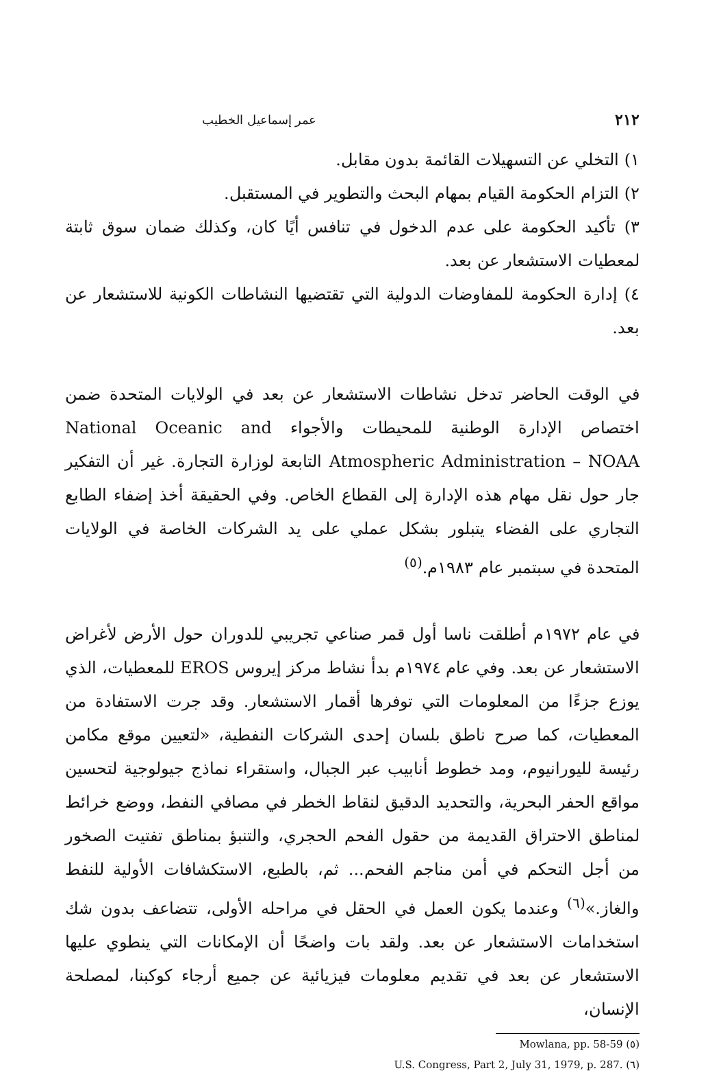٢١٢ عمر إسماعيل الخطيب
١) التخلي عن التسهيلات القائمة بدون مقابل.
٢) التزام الحكومة القيام بمهام البحث والتطوير في المستقبل.
٣) تأكيد الحكومة على عدم الدخول في تنافس أيًا كان، وكذلك ضمان سوق ثابتة لمعطيات الاستشعار عن بعد.
٤) إدارة الحكومة للمفاوضات الدولية التي تقتضيها النشاطات الكونية للاستشعار عن بعد.
في الوقت الحاضر تدخل نشاطات الاستشعار عن بعد في الولايات المتحدة ضمن اختصاص الإدارة الوطنية للمحيطات والأجواء National Oceanic and Atmospheric Administration – NOAA التابعة لوزارة التجارة. غير أن التفكير جار حول نقل مهام هذه الإدارة إلى القطاع الخاص. وفي الحقيقة أخذ إضفاء الطابع التجاري على الفضاء يتبلور بشكل عملي على يد الشركات الخاصة في الولايات المتحدة في سبتمبر عام ١٩٨٣م.<sup>(٥)</sup>
في عام ١٩٧٢م أطلقت ناسا أول قمر صناعي تجريبي للدوران حول الأرض لأغراض الاستشعار عن بعد. وفي عام ١٩٧٤م بدأ نشاط مركز إيروس EROS للمعطيات، الذي يوزع جزءًا من المعلومات التي توفرها أقمار الاستشعار. وقد جرت الاستفادة من المعطيات، كما صرح ناطق بلسان إحدى الشركات النفطية، «لتعيين موقع مكامن رئيسة لليورانيوم، ومد خطوط أنابيب عبر الجبال، واستقراء نماذج جيولوجية لتحسين مواقع الحفر البحرية، والتحديد الدقيق لنقاط الخطر في مصافي النفط، ووضع خرائط لمناطق الاحتراق القديمة من حقول الفحم الحجري، والتنبؤ بمناطق تفتيت الصخور من أجل التحكم في أمن مناجم الفحم... ثم، بالطبع، الاستكشافات الأولية للنفط والغاز.»<sup>(٦)</sup> وعندما يكون العمل في الحقل في مراحله الأولى، تتضاعف بدون شك استخدامات الاستشعار عن بعد. ولقد بات واضحًا أن الإمكانات التي ينطوي عليها الاستشعار عن بعد في تقديم معلومات فيزيائية عن جميع أرجاء كوكبنا، لمصلحة الإنسان،
(٥) Mowlana, pp. 58-59
(٦) U.S. Congress, Part 2, July 31, 1979, p. 287.